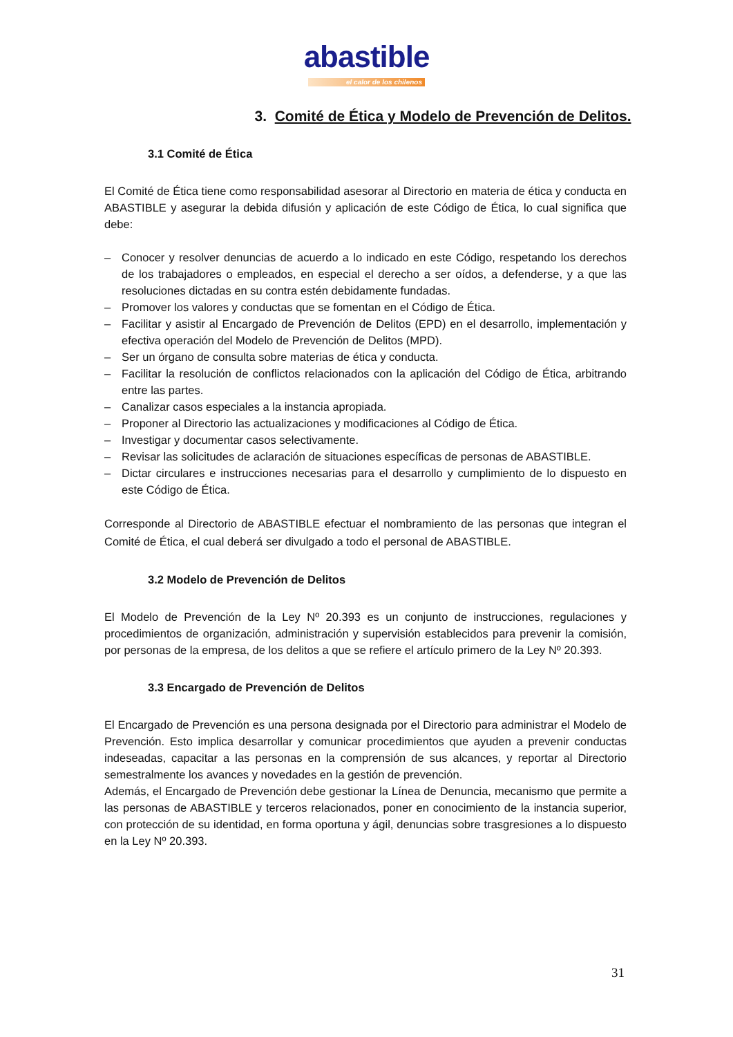abastible
el calor de los chilenos
3. Comité de Ética y Modelo de Prevención de Delitos.
3.1 Comité de Ética
El Comité de Ética tiene como responsabilidad asesorar al Directorio en materia de ética y conducta en ABASTIBLE y asegurar la debida difusión y aplicación de este Código de Ética, lo cual significa que debe:
– Conocer y resolver denuncias de acuerdo a lo indicado en este Código, respetando los derechos de los trabajadores o empleados, en especial el derecho a ser oídos, a defenderse, y a que las resoluciones dictadas en su contra estén debidamente fundadas.
– Promover los valores y conductas que se fomentan en el Código de Ética.
– Facilitar y asistir al Encargado de Prevención de Delitos (EPD) en el desarrollo, implementación y efectiva operación del Modelo de Prevención de Delitos (MPD).
– Ser un órgano de consulta sobre materias de ética y conducta.
– Facilitar la resolución de conflictos relacionados con la aplicación del Código de Ética, arbitrando entre las partes.
– Canalizar casos especiales a la instancia apropiada.
– Proponer al Directorio las actualizaciones y modificaciones al Código de Ética.
– Investigar y documentar casos selectivamente.
– Revisar las solicitudes de aclaración de situaciones específicas de personas de ABASTIBLE.
– Dictar circulares e instrucciones necesarias para el desarrollo y cumplimiento de lo dispuesto en este Código de Ética.
Corresponde al Directorio de ABASTIBLE efectuar el nombramiento de las personas que integran el Comité de Ética, el cual deberá ser divulgado a todo el personal de ABASTIBLE.
3.2 Modelo de Prevención de Delitos
El Modelo de Prevención de la Ley Nº 20.393 es un conjunto de instrucciones, regulaciones y procedimientos de organización, administración y supervisión establecidos para prevenir la comisión, por personas de la empresa, de los delitos a que se refiere el artículo primero de la Ley Nº 20.393.
3.3 Encargado de Prevención de Delitos
El Encargado de Prevención es una persona designada por el Directorio para administrar el Modelo de Prevención. Esto implica desarrollar y comunicar procedimientos que ayuden a prevenir conductas indeseadas, capacitar a las personas en la comprensión de sus alcances, y reportar al Directorio semestralmente los avances y novedades en la gestión de prevención.
Además, el Encargado de Prevención debe gestionar la Línea de Denuncia, mecanismo que permite a las personas de ABASTIBLE y terceros relacionados, poner en conocimiento de la instancia superior, con protección de su identidad, en forma oportuna y ágil, denuncias sobre trasgresiones a lo dispuesto en la Ley Nº 20.393.
31